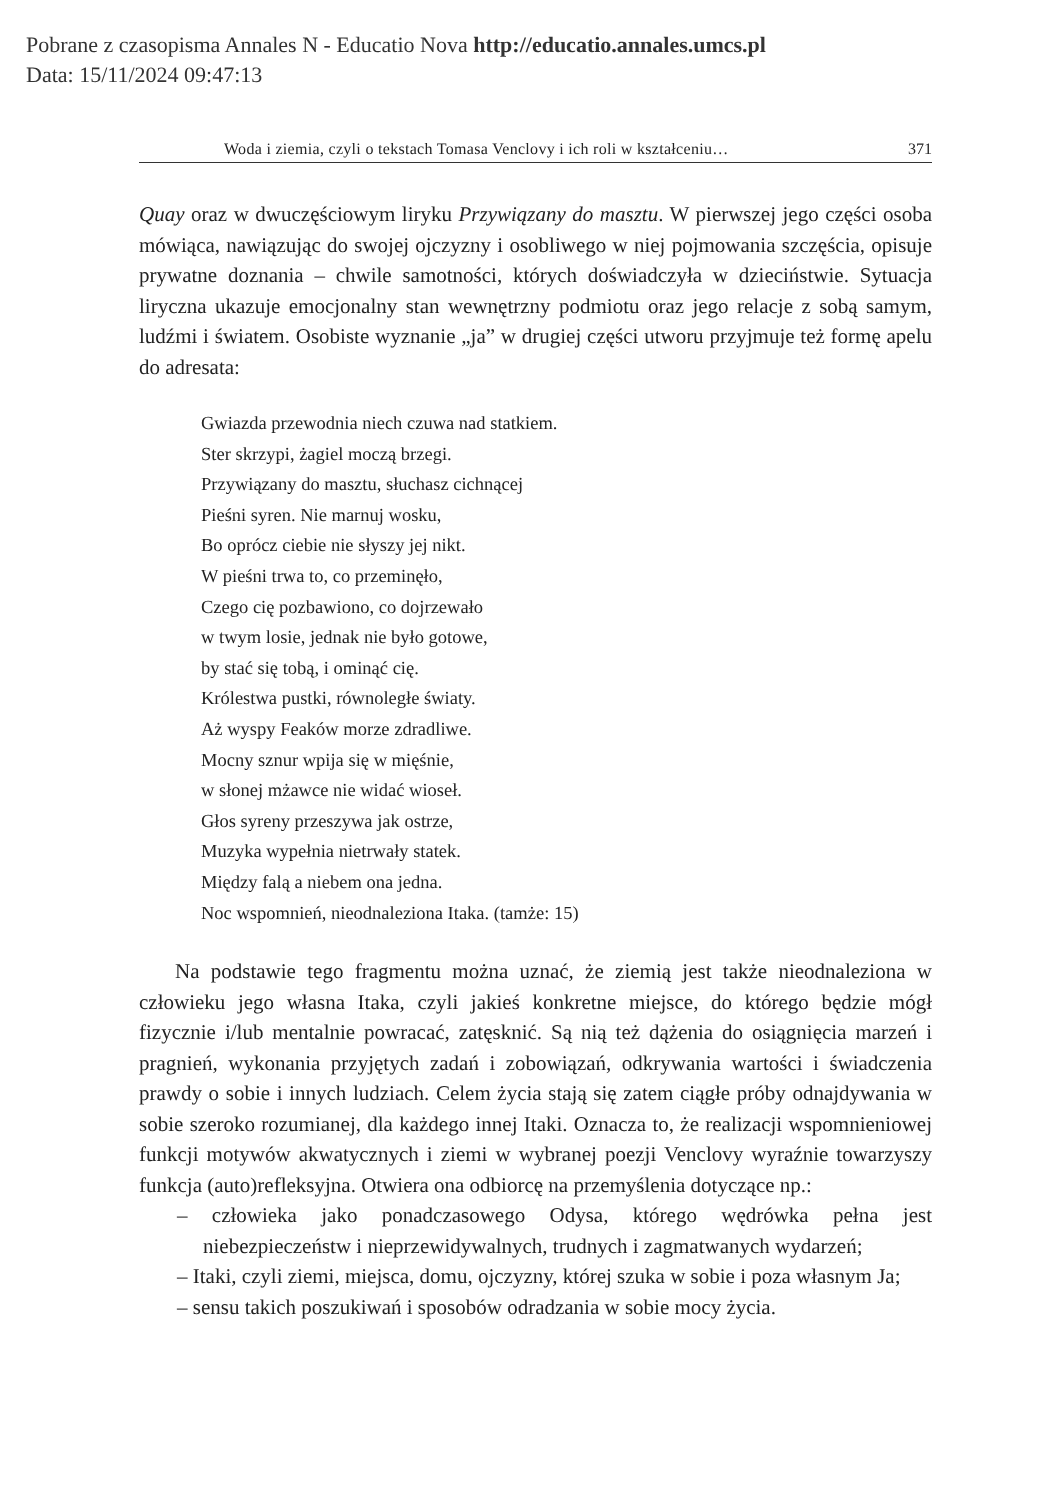Pobrane z czasopisma Annales N - Educatio Nova http://educatio.annales.umcs.pl
Data: 15/11/2024 09:47:13
Woda i ziemia, czyli o tekstach Tomasa Venclovy i ich roli w kształceniu… 371
Quay oraz w dwuczęściowym liryku Przywiązany do masztu. W pierwszej jego części osoba mówiąca, nawiązując do swojej ojczyzny i osobliwego w niej pojmowania szczęścia, opisuje prywatne doznania – chwile samotności, których doświadczyła w dzieciństwie. Sytuacja liryczna ukazuje emocjonalny stan wewnętrzny podmiotu oraz jego relacje z sobą samym, ludźmi i światem. Osobiste wyznanie „ja” w drugiej części utworu przyjmuje też formę apelu do adresata:
Gwiazda przewodnia niech czuwa nad statkiem.
Ster skrzypi, żagiel moczą brzegi.
Przywiązany do masztu, słuchasz cichnącej
Pieśni syren. Nie marnuj wosku,
Bo oprócz ciebie nie słyszy jej nikt.
W pieśni trwa to, co przeminęło,
Czego cię pozbawiono, co dojrzewało
w twym losie, jednak nie było gotowe,
by stać się tobą, i ominąć cię.
Królestwa pustki, równoległe światy.
Aż wyspy Feaków morze zdradliwe.
Mocny sznur wpija się w mięśnie,
w słonej mżawce nie widać wioseł.
Głos syreny przeszywa jak ostrze,
Muzyka wypełnia nietrwały statek.
Między falą a niebem ona jedna.
Noc wspomnień, nieodnaleziona Itaka. (tamże: 15)
Na podstawie tego fragmentu można uznać, że ziemią jest także nieodnaleziona w człowieku jego własna Itaka, czyli jakieś konkretne miejsce, do którego będzie mógł fizycznie i/lub mentalnie powracać, zatęsknić. Są nią też dążenia do osiągnięcia marzeń i pragnień, wykonania przyjętych zadań i zobowiązań, odkrywania wartości i świadczenia prawdy o sobie i innych ludziach. Celem życia stają się zatem ciągłe próby odnajdywania w sobie szeroko rozumianej, dla każdego innej Itaki. Oznacza to, że realizacji wspomnieniowej funkcji motywów akwatycznych i ziemi w wybranej poezji Venclovy wyraźnie towarzyszy funkcja (auto)refleksyjna. Otwiera ona odbiorcę na przemyślenia dotyczące np.:
– człowieka jako ponadczasowego Odysa, którego wędrówka pełna jest niebezpieczeństw i nieprzewidywalnych, trudnych i zagmatwanych wydarzeń;
– Itaki, czyli ziemi, miejsca, domu, ojczyzny, której szuka w sobie i poza własnym Ja;
– sensu takich poszukiwań i sposobów odradzania w sobie mocy życia.